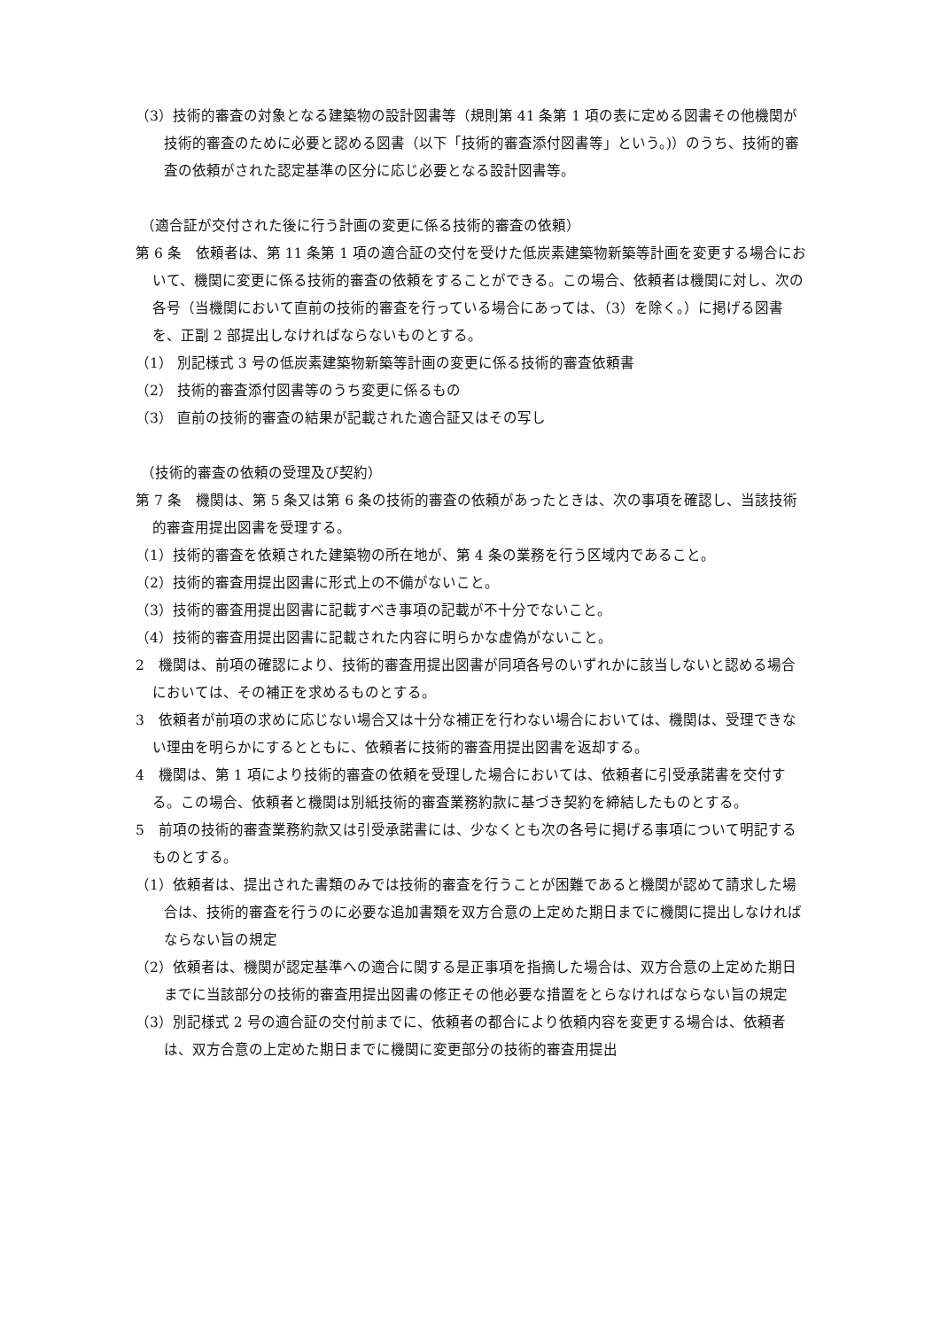（3）技術的審査の対象となる建築物の設計図書等（規則第 41 条第 1 項の表に定める図書その他機関が技術的審査のために必要と認める図書（以下「技術的審査添付図書等」という。)）のうち、技術的審査の依頼がされた認定基準の区分に応じ必要となる設計図書等。
（適合証が交付された後に行う計画の変更に係る技術的審査の依頼）
第 6 条　依頼者は、第 11 条第 1 項の適合証の交付を受けた低炭素建築物新築等計画を変更する場合において、機関に変更に係る技術的審査の依頼をすることができる。この場合、依頼者は機関に対し、次の各号（当機関において直前の技術的審査を行っている場合にあっては、（3）を除く。）に掲げる図書を、正副 2 部提出しなければならないものとする。
（1） 別記様式 3 号の低炭素建築物新築等計画の変更に係る技術的審査依頼書
（2） 技術的審査添付図書等のうち変更に係るもの
（3） 直前の技術的審査の結果が記載された適合証又はその写し
（技術的審査の依頼の受理及び契約）
第 7 条　機関は、第 5 条又は第 6 条の技術的審査の依頼があったときは、次の事項を確認し、当該技術的審査用提出図書を受理する。
（1）技術的審査を依頼された建築物の所在地が、第 4 条の業務を行う区域内であること。
（2）技術的審査用提出図書に形式上の不備がないこと。
（3）技術的審査用提出図書に記載すべき事項の記載が不十分でないこと。
（4）技術的審査用提出図書に記載された内容に明らかな虚偽がないこと。
2　機関は、前項の確認により、技術的審査用提出図書が同項各号のいずれかに該当しないと認める場合においては、その補正を求めるものとする。
3　依頼者が前項の求めに応じない場合又は十分な補正を行わない場合においては、機関は、受理できない理由を明らかにするとともに、依頼者に技術的審査用提出図書を返却する。
4　機関は、第 1 項により技術的審査の依頼を受理した場合においては、依頼者に引受承諾書を交付する。この場合、依頼者と機関は別紙技術的審査業務約款に基づき契約を締結したものとする。
5　前項の技術的審査業務約款又は引受承諾書には、少なくとも次の各号に掲げる事項について明記するものとする。
（1）依頼者は、提出された書類のみでは技術的審査を行うことが困難であると機関が認めて請求した場合は、技術的審査を行うのに必要な追加書類を双方合意の上定めた期日までに機関に提出しなければならない旨の規定
（2）依頼者は、機関が認定基準への適合に関する是正事項を指摘した場合は、双方合意の上定めた期日までに当該部分の技術的審査用提出図書の修正その他必要な措置をとらなければならない旨の規定
（3）別記様式 2 号の適合証の交付前までに、依頼者の都合により依頼内容を変更する場合は、依頼者は、双方合意の上定めた期日までに機関に変更部分の技術的審査用提出